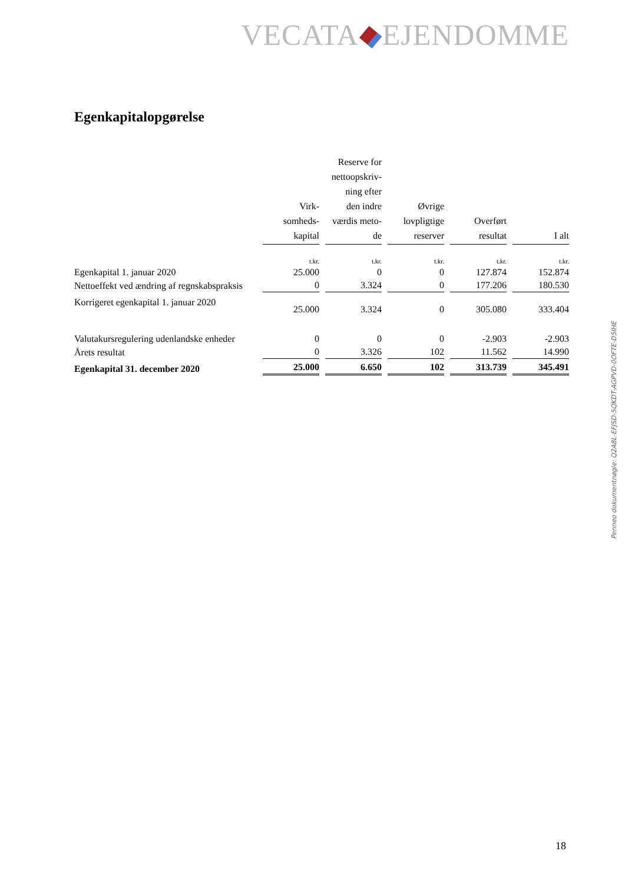VECATA EJENDOMME
Egenkapitalopgørelse
| | Virk- somheds- kapital | Reserve for nettoopskriv- ning efter den indre værdis meto- de | Øvrige lovpligtige reserver | Overført resultat | I alt |
| --- | --- | --- | --- | --- | --- |
| | t.kr. | t.kr. | t.kr. | t.kr. | t.kr. |
| Egenkapital 1. januar 2020 | 25.000 | 0 | 0 | 127.874 | 152.874 |
| Nettoeffekt ved ændring af regnskabspraksis | 0 | 3.324 | 0 | 177.206 | 180.530 |
| Korrigeret egenkapital 1. januar 2020 | 25.000 | 3.324 | 0 | 305.080 | 333.404 |
| Valutakursregulering udenlandske enheder | 0 | 0 | 0 | -2.903 | -2.903 |
| Årets resultat | 0 | 3.326 | 102 | 11.562 | 14.990 |
| Egenkapital 31. december 2020 | 25.000 | 6.650 | 102 | 313.739 | 345.491 |
Penneo dokumentnøgle: Q2A8L-EFJSD-5QKDT-AGPVD-0OFTE-D5IHE
18